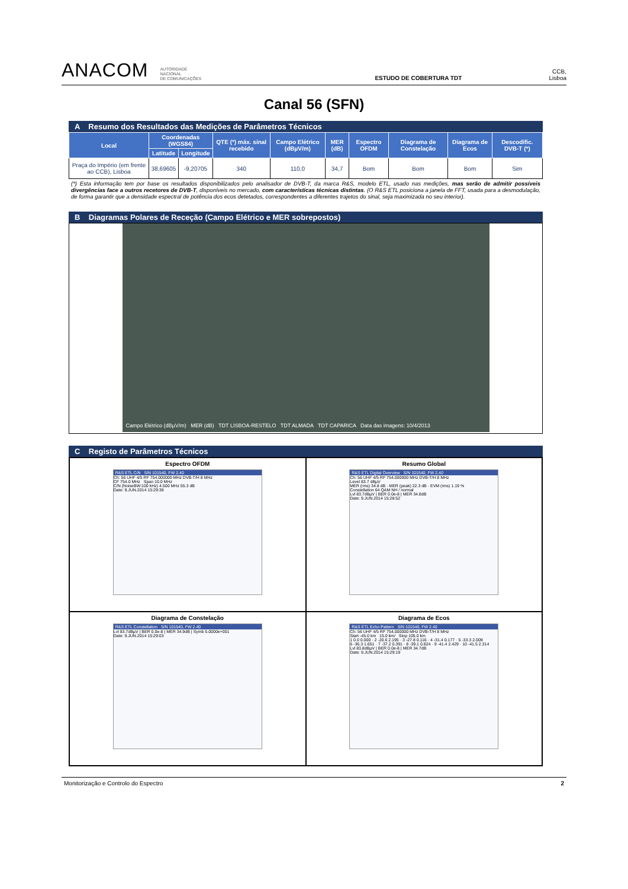ANACOM AUTORIDADE
NACIONAL
DE COMUNICAÇÕES ESTUDO DE COBERTURA TDT CCB, Lisboa
Canal 56 (SFN)
A Resumo dos Resultados das Medições de Parâmetros Técnicos
| Local | Coordenadas (WGS84) | | QTE (º) máx. sinal recebido | Campo Elétrico (dBµV/m) | MER (dB) | Espectro OFDM | Diagrama de Constelação | Diagrama de Ecos | Descodific. DVB-T (*) |
| --- | --- | --- | --- | --- | --- | --- | --- | --- | --- |
| | Latitude | Longitude | | | | | | | |
| Praça do Império (em frente ao CCB), Lisboa | 38,69605 | -9,20705 | 340 | 110,0 | 34,7 | Bom | Bom | Bom | Sim |
(*) Esta informação tem por base os resultados disponibilizados pelo analisador de DVB-T, da marca R&S, modelo ETL, usado nas medições, mas serão de admitir possíveis divergências face a outros recetores de DVB-T, disponíveis no mercado, com características técnicas distintas. (O R&S ETL posiciona a janela de FFT, usada para a desmodulação, de forma garantir que a densidade espectral de potência dos ecos detetados, correspondentes a diferentes trajetos do sinal, seja maximizada no seu interior).
B Diagramas Polares de Receção (Campo Elétrico e MER sobrepostos)
Campo Elétrico (dBµV/m) MER (dB) TDT LISBOA-RESTELO TDT ALMADA TDT CAPARICA Data das imagens: 10/4/2013
C Registo de Parâmetros Técnicos
Espectro OFDM
R&S ETL C/N S/N 101540, FW 2.40
Ch: 56 UHF 4/5 RF 754.000000 MHz DVB-T/H 8 MHz
CF 754.0 MHz Span 10.0 MHz
C/N (NoiseBW:100 kHz) 4.500 MHz 55.3 dB
Date: 9.JUN.2014 15:29:38
Resumo Global
R&S ETL Digital Overview S/N 101540, FW 2.40
Ch: 56 UHF 4/5 RF 754.000000 MHz DVB-T/H 8 MHz
Level 83.7 dBµV
MER (rms) 34.8 dB · MER (peak) 22.3 dB · EVM (rms) 1.19 %
Constellation 64 QAM NH / normal
Lvl 83.7dBµV | BER 0.0e-8 | MER 34.8dB
Date: 9.JUN.2014 15:28:52
Diagrama de Constelação
R&S ETL Constellation S/N 101540, FW 2.40
Lvl 83.7dBµV | BER 0.0e-8 | MER 34.9dB | Symb 5.0000e+001
Date: 9.JUN.2014 15:29:03
Diagrama de Ecos
R&S ETL Echo Pattern S/N 101540, FW 2.40
Ch: 56 UHF 4/5 RF 754.000000 MHz DVB-T/H 8 MHz
Start -45.0 km 15.0 km/ Stop 105.0 km
1 0.0 0.000 · 2 -20.6 2.195 · 3 -27.8 0.116 · 4 -31.4 0.177 · 5 -33.3 2.009
6 -36.3 1.651 · 7 -37.2 0.391 · 8 -39.1 0.824 · 9 -41.4 2.429 · 10 -41.5 2.314
Lvl 83.8dBµV | BER 0.0e-8 | MER 34.7dB
Date: 9.JUN.2014 15:29:19
Monitorização e Controlo do Espectro 2